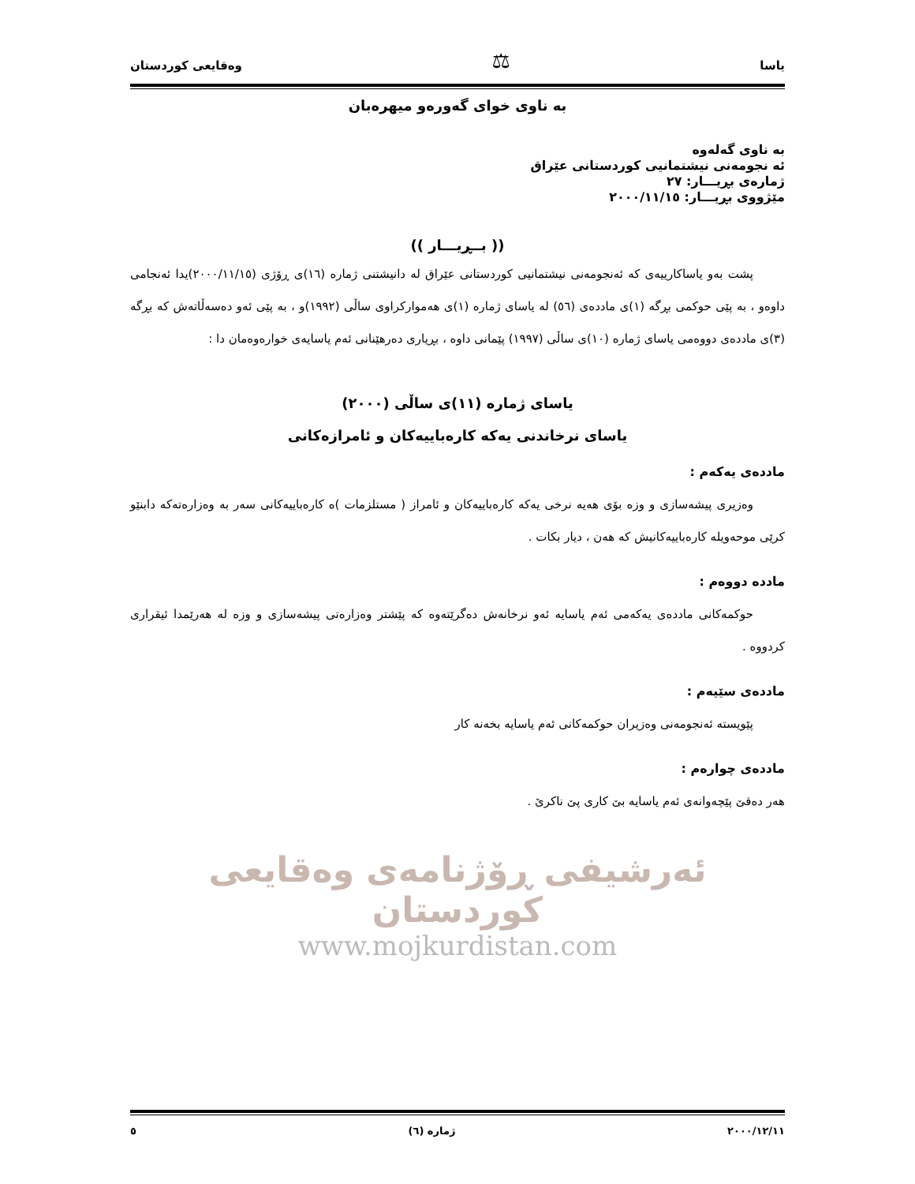یاسا ⚖ وەقایعی کوردستان
بە ناوی خوای گەورەو میهرەبان
بە ناوی گەلەوە
ئە نجومەنی نیشتمانیی کوردستانی عێراق
ژمارەی بڕیـــار: ٢٧
مێژووی بڕیـــار: ٢٠٠٠/١١/١٥
(( بــڕیـــار ))
پشت بەو یاساکارییەی کە ئەنجومەنی نیشتمانیی کوردستانی عێراق لە دانیشتنی ژمارە (١٦)ی ڕۆژی (٢٠٠٠/١١/١٥)یدا ئەنجامی داوەو ، بە پێی حوکمی بڕگە (١)ی ماددەی (٥٦) لە یاسای ژمارە (١)ی هەموارکراوی ساڵی (١٩٩٢)و ، بە پێی ئەو دەسەڵاتەش کە بڕگە (٣)ی ماددەی دووەمی یاسای ژمارە (١٠)ی ساڵی (١٩٩٧) پێمانی داوە ، بڕیاری دەرهێنانی ئەم یاسایەی خوارەوەمان دا :
یاسای ژمارە (١١)ی ساڵی (٢٠٠٠)
یاسای نرخاندنی یەکە کارەباییەکان و ئامرازەکانی
ماددەی یەکەم :
وەزیری پیشەسازی و وزە بۆی هەیە نرخی یەکە کارەباییەکان و ئامراز ( مستلزمات )ە کارەباییەکانی سەر بە وەزارەتەکە دابنێو کرێی موحەویلە کارەباییەکانیش کە هەن ، دیار بکات .
ماددە دووەم :
حوکمەکانی ماددەی یەکەمی ئەم یاسایە ئەو نرخانەش دەگرێتەوە کە پێشتر وەزارەتی پیشەسازی و وزە لە هەرێمدا ئیقراری کردووە .
ماددەی سێیەم :
پێویستە ئەنجومەنی وەزیران حوکمەکانی ئەم یاسایە بخەنە کار
ماددەی چوارەم :
هەر دەقێ پێچەوانەی ئەم یاسایە بێ کاری پێ ناکرێ .
ئەرشیفی ڕۆژنامەی وەقایعی کوردستان
www.mojkurdistan.com
٢٠٠٠/١٢/١١ ژمارە (٦) ٥